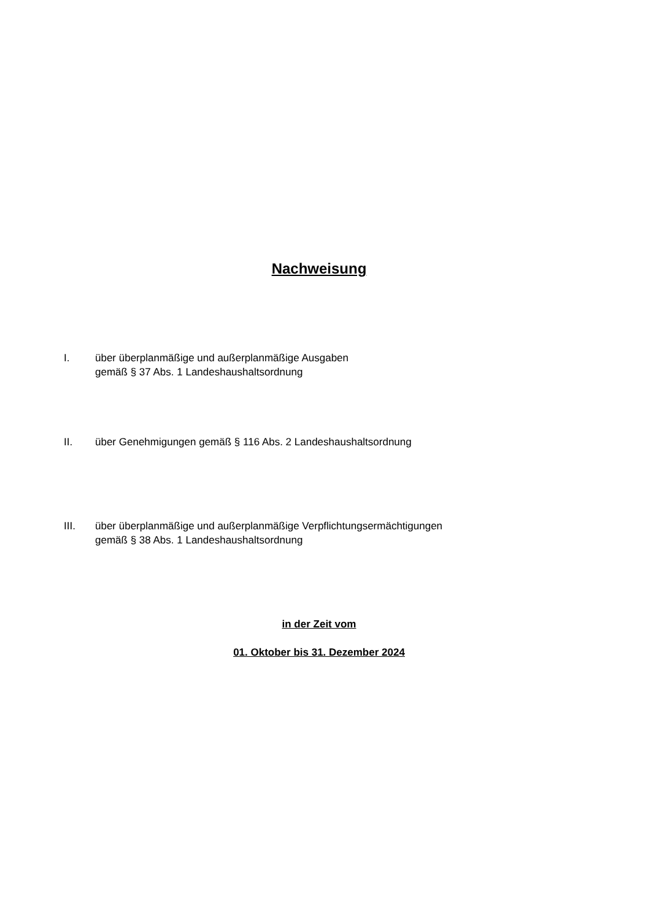Nachweisung
I. über überplanmäßige und außerplanmäßige Ausgaben
gemäß § 37 Abs. 1 Landeshaushaltsordnung
II. über Genehmigungen gemäß § 116 Abs. 2 Landeshaushaltsordnung
III. über überplanmäßige und außerplanmäßige Verpflichtungsermächtigungen
gemäß § 38 Abs. 1 Landeshaushaltsordnung
in der Zeit vom
01. Oktober bis 31. Dezember 2024